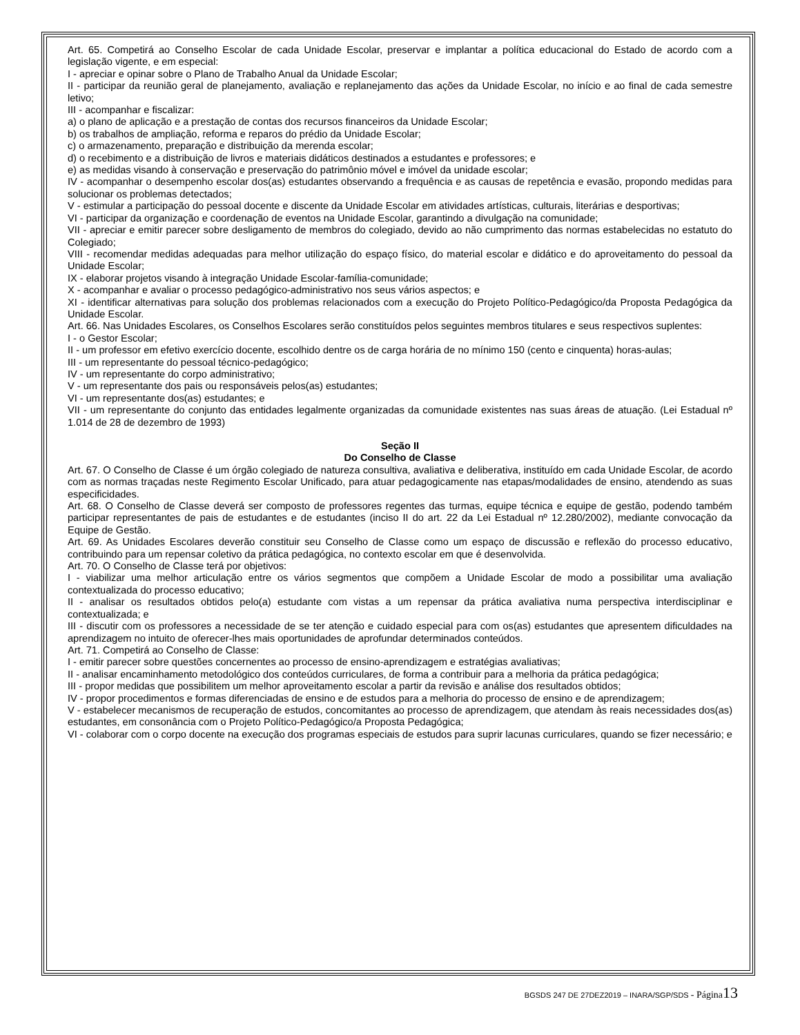Art. 65. Competirá ao Conselho Escolar de cada Unidade Escolar, preservar e implantar a política educacional do Estado de acordo com a legislação vigente, e em especial:
I - apreciar e opinar sobre o Plano de Trabalho Anual da Unidade Escolar;
II - participar da reunião geral de planejamento, avaliação e replanejamento das ações da Unidade Escolar, no início e ao final de cada semestre letivo;
III - acompanhar e fiscalizar:
a) o plano de aplicação e a prestação de contas dos recursos financeiros da Unidade Escolar;
b) os trabalhos de ampliação, reforma e reparos do prédio da Unidade Escolar;
c) o armazenamento, preparação e distribuição da merenda escolar;
d) o recebimento e a distribuição de livros e materiais didáticos destinados a estudantes e professores; e
e) as medidas visando à conservação e preservação do patrimônio móvel e imóvel da unidade escolar;
IV - acompanhar o desempenho escolar dos(as) estudantes observando a frequência e as causas de repetência e evasão, propondo medidas para solucionar os problemas detectados;
V - estimular a participação do pessoal docente e discente da Unidade Escolar em atividades artísticas, culturais, literárias e desportivas;
VI - participar da organização e coordenação de eventos na Unidade Escolar, garantindo a divulgação na comunidade;
VII - apreciar e emitir parecer sobre desligamento de membros do colegiado, devido ao não cumprimento das normas estabelecidas no estatuto do Colegiado;
VIII - recomendar medidas adequadas para melhor utilização do espaço físico, do material escolar e didático e do aproveitamento do pessoal da Unidade Escolar;
IX - elaborar projetos visando à integração Unidade Escolar-família-comunidade;
X - acompanhar e avaliar o processo pedagógico-administrativo nos seus vários aspectos; e
XI - identificar alternativas para solução dos problemas relacionados com a execução do Projeto Político-Pedagógico/da Proposta Pedagógica da Unidade Escolar.
Art. 66. Nas Unidades Escolares, os Conselhos Escolares serão constituídos pelos seguintes membros titulares e seus respectivos suplentes:
I - o Gestor Escolar;
II - um professor em efetivo exercício docente, escolhido dentre os de carga horária de no mínimo 150 (cento e cinquenta) horas-aulas;
III - um representante do pessoal técnico-pedagógico;
IV - um representante do corpo administrativo;
V - um representante dos pais ou responsáveis pelos(as) estudantes;
VI - um representante dos(as) estudantes; e
VII - um representante do conjunto das entidades legalmente organizadas da comunidade existentes nas suas áreas de atuação. (Lei Estadual nº 1.014 de 28 de dezembro de 1993)
Seção II
Do Conselho de Classe
Art. 67. O Conselho de Classe é um órgão colegiado de natureza consultiva, avaliativa e deliberativa, instituído em cada Unidade Escolar, de acordo com as normas traçadas neste Regimento Escolar Unificado, para atuar pedagogicamente nas etapas/modalidades de ensino, atendendo as suas especificidades.
Art. 68. O Conselho de Classe deverá ser composto de professores regentes das turmas, equipe técnica e equipe de gestão, podendo também participar representantes de pais de estudantes e de estudantes (inciso II do art. 22 da Lei Estadual nº 12.280/2002), mediante convocação da Equipe de Gestão.
Art. 69. As Unidades Escolares deverão constituir seu Conselho de Classe como um espaço de discussão e reflexão do processo educativo, contribuindo para um repensar coletivo da prática pedagógica, no contexto escolar em que é desenvolvida.
Art. 70. O Conselho de Classe terá por objetivos:
I - viabilizar uma melhor articulação entre os vários segmentos que compõem a Unidade Escolar de modo a possibilitar uma avaliação contextualizada do processo educativo;
II - analisar os resultados obtidos pelo(a) estudante com vistas a um repensar da prática avaliativa numa perspectiva interdisciplinar e contextualizada; e
III - discutir com os professores a necessidade de se ter atenção e cuidado especial para com os(as) estudantes que apresentem dificuldades na aprendizagem no intuito de oferecer-lhes mais oportunidades de aprofundar determinados conteúdos.
Art. 71. Competirá ao Conselho de Classe:
I - emitir parecer sobre questões concernentes ao processo de ensino-aprendizagem e estratégias avaliativas;
II - analisar encaminhamento metodológico dos conteúdos curriculares, de forma a contribuir para a melhoria da prática pedagógica;
III - propor medidas que possibilitem um melhor aproveitamento escolar a partir da revisão e análise dos resultados obtidos;
IV - propor procedimentos e formas diferenciadas de ensino e de estudos para a melhoria do processo de ensino e de aprendizagem;
V - estabelecer mecanismos de recuperação de estudos, concomitantes ao processo de aprendizagem, que atendam às reais necessidades dos(as) estudantes, em consonância com o Projeto Político-Pedagógico/a Proposta Pedagógica;
VI - colaborar com o corpo docente na execução dos programas especiais de estudos para suprir lacunas curriculares, quando se fizer necessário; e
BGSDS 247 DE 27DEZ2019 – INARA/SGP/SDS - Página 13